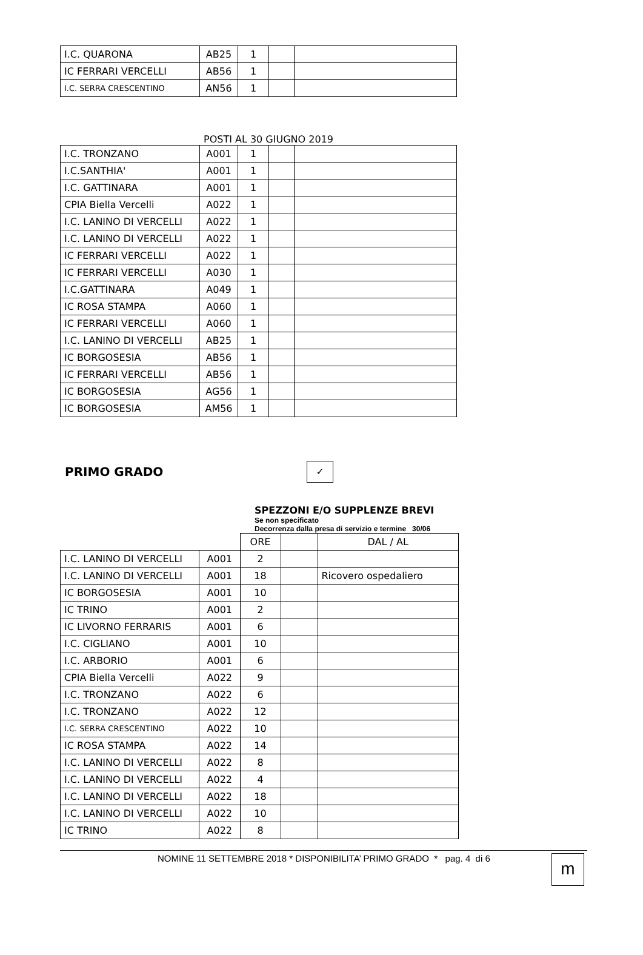| I.C. QUARONA | AB25 | 1 | | |
| IC FERRARI VERCELLI | AB56 | 1 | | |
| I.C. SERRA CRESCENTINO | AN56 | 1 | | |
POSTI AL 30 GIUGNO 2019
| I.C. TRONZANO | A001 | 1 | | |
| I.C.SANTHIA' | A001 | 1 | | |
| I.C. GATTINARA | A001 | 1 | | |
| CPIA Biella Vercelli | A022 | 1 | | |
| I.C. LANINO DI VERCELLI | A022 | 1 | | |
| I.C. LANINO DI VERCELLI | A022 | 1 | | |
| IC FERRARI VERCELLI | A022 | 1 | | |
| IC FERRARI VERCELLI | A030 | 1 | | |
| I.C.GATTINARA | A049 | 1 | | |
| IC ROSA STAMPA | A060 | 1 | | |
| IC FERRARI VERCELLI | A060 | 1 | | |
| I.C. LANINO DI VERCELLI | AB25 | 1 | | |
| IC BORGOSESIA | AB56 | 1 | | |
| IC FERRARI VERCELLI | AB56 | 1 | | |
| IC BORGOSESIA | AG56 | 1 | | |
| IC BORGOSESIA | AM56 | 1 | | |
PRIMO GRADO
✓
SPEZZONI E/O SUPPLENZE BREVI
Se non specificato
Decorrenza dalla presa di servizio e termine 30/06
| | | ORE | | DAL / AL |
| I.C. LANINO DI VERCELLI | A001 | 2 | | |
| I.C. LANINO DI VERCELLI | A001 | 18 | | Ricovero ospedaliero |
| IC BORGOSESIA | A001 | 10 | | |
| IC TRINO | A001 | 2 | | |
| IC LIVORNO FERRARIS | A001 | 6 | | |
| I.C. CIGLIANO | A001 | 10 | | |
| I.C. ARBORIO | A001 | 6 | | |
| CPIA Biella Vercelli | A022 | 9 | | |
| I.C. TRONZANO | A022 | 6 | | |
| I.C. TRONZANO | A022 | 12 | | |
| I.C. SERRA CRESCENTINO | A022 | 10 | | |
| IC ROSA STAMPA | A022 | 14 | | |
| I.C. LANINO DI VERCELLI | A022 | 8 | | |
| I.C. LANINO DI VERCELLI | A022 | 4 | | |
| I.C. LANINO DI VERCELLI | A022 | 18 | | |
| I.C. LANINO DI VERCELLI | A022 | 10 | | |
| IC TRINO | A022 | 8 | | |
NOMINE 11 SETTEMBRE 2018 * DISPONIBILITA’ PRIMO GRADO * pag. 4 di 6
m